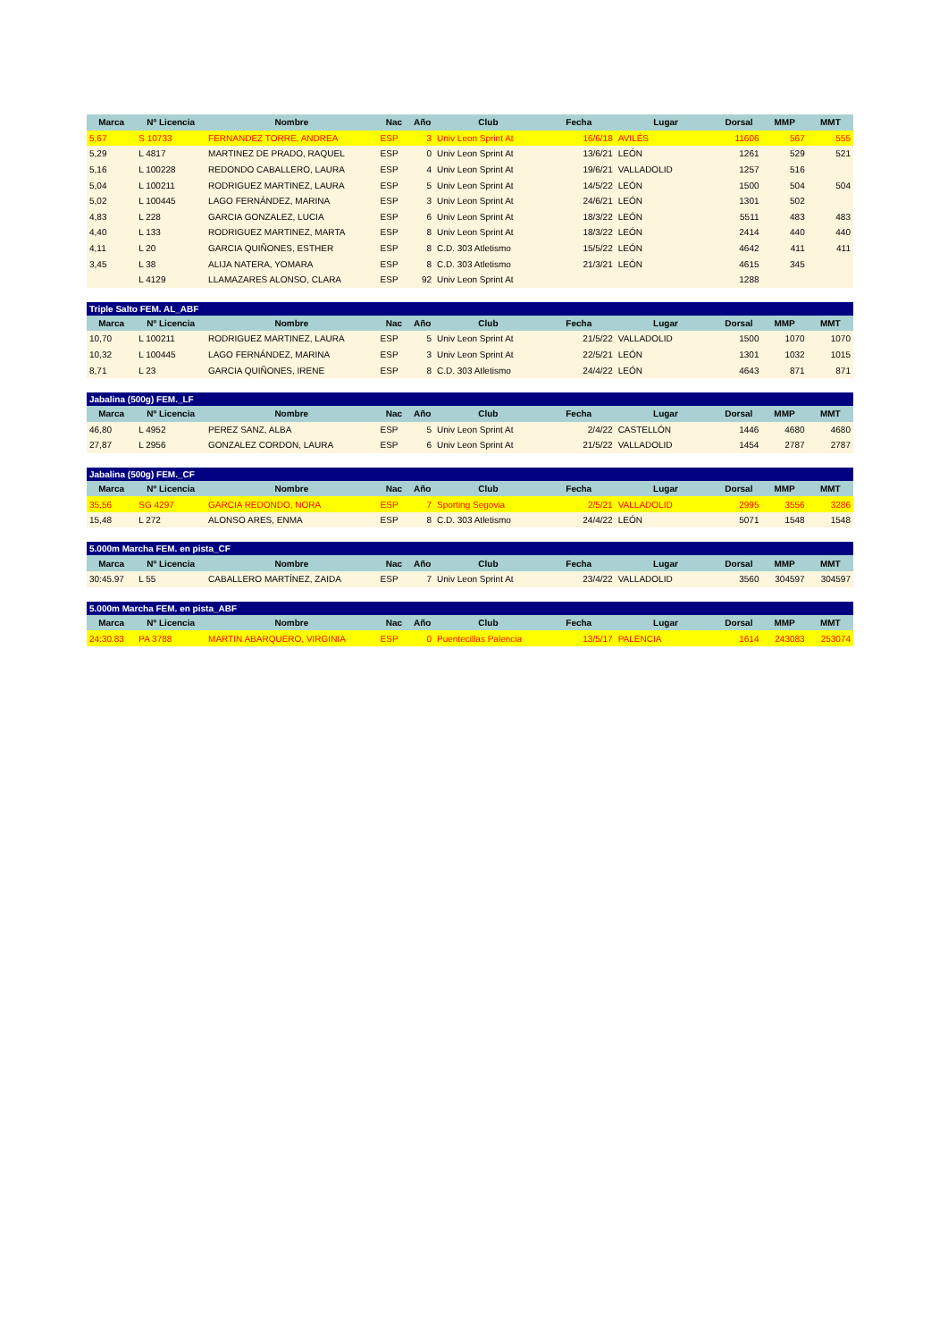| Marca | Nº Licencia | Nombre | Nac | Año | Club | Fecha | Lugar | Dorsal | MMP | MMT |
| --- | --- | --- | --- | --- | --- | --- | --- | --- | --- | --- |
| 5,67 | S 10733 | FERNANDEZ TORRE, ANDREA | ESP | 3 | Univ Leon Sprint At | 16/6/18 | AVILÉS | 11606 | 567 | 555 |
| 5,29 | L 4817 | MARTINEZ DE PRADO, RAQUEL | ESP | 0 | Univ Leon Sprint At | 13/6/21 | LEÓN | 1261 | 529 | 521 |
| 5,16 | L 100228 | REDONDO CABALLERO, LAURA | ESP | 4 | Univ Leon Sprint At | 19/6/21 | VALLADOLID | 1257 | 516 | |
| 5,04 | L 100211 | RODRIGUEZ MARTINEZ, LAURA | ESP | 5 | Univ Leon Sprint At | 14/5/22 | LEÓN | 1500 | 504 | 504 |
| 5,02 | L 100445 | LAGO FERNÁNDEZ, MARINA | ESP | 3 | Univ Leon Sprint At | 24/6/21 | LEÓN | 1301 | 502 | |
| 4,83 | L 228 | GARCIA GONZALEZ, LUCIA | ESP | 6 | Univ Leon Sprint At | 18/3/22 | LEÓN | 5511 | 483 | 483 |
| 4,40 | L 133 | RODRIGUEZ MARTINEZ, MARTA | ESP | 8 | Univ Leon Sprint At | 18/3/22 | LEÓN | 2414 | 440 | 440 |
| 4,11 | L 20 | GARCIA QUIÑONES, ESTHER | ESP | 8 | C.D. 303 Atletismo | 15/5/22 | LEÓN | 4642 | 411 | 411 |
| 3,45 | L 38 | ALIJA NATERA, YOMARA | ESP | 8 | C.D. 303 Atletismo | 21/3/21 | LEÓN | 4615 | 345 | |
| | L 4129 | LLAMAZARES ALONSO, CLARA | ESP | 92 | Univ Leon Sprint At | | | 1288 | | |
| Triple Salto FEM. AL_ABF | | | | | | | | | | |
| Marca | Nº Licencia | Nombre | Nac | Año | Club | Fecha | Lugar | Dorsal | MMP | MMT |
| 10,70 | L 100211 | RODRIGUEZ MARTINEZ, LAURA | ESP | 5 | Univ Leon Sprint At | 21/5/22 | VALLADOLID | 1500 | 1070 | 1070 |
| 10,32 | L 100445 | LAGO FERNÁNDEZ, MARINA | ESP | 3 | Univ Leon Sprint At | 22/5/21 | LEÓN | 1301 | 1032 | 1015 |
| 8,71 | L 23 | GARCIA QUIÑONES, IRENE | ESP | 8 | C.D. 303 Atletismo | 24/4/22 | LEÓN | 4643 | 871 | 871 |
| Jabalina (500g) FEM._LF | | | | | | | | | | |
| Marca | Nº Licencia | Nombre | Nac | Año | Club | Fecha | Lugar | Dorsal | MMP | MMT |
| 46,80 | L 4952 | PEREZ SANZ, ALBA | ESP | 5 | Univ Leon Sprint At | 2/4/22 | CASTELLÓN | 1446 | 4680 | 4680 |
| 27,87 | L 2956 | GONZALEZ CORDON, LAURA | ESP | 6 | Univ Leon Sprint At | 21/5/22 | VALLADOLID | 1454 | 2787 | 2787 |
| Jabalina (500g) FEM._CF | | | | | | | | | | |
| Marca | Nº Licencia | Nombre | Nac | Año | Club | Fecha | Lugar | Dorsal | MMP | MMT |
| 35,56 | SG 4297 | GARCIA REDONDO, NORA | ESP | 7 | Sporting Segovia | 2/5/21 | VALLADOLID | 2995 | 3556 | 3286 |
| 15,48 | L 272 | ALONSO ARES, ENMA | ESP | 8 | C.D. 303 Atletismo | 24/4/22 | LEÓN | 5071 | 1548 | 1548 |
| 5.000m Marcha FEM. en pista_CF | | | | | | | | | | |
| Marca | Nº Licencia | Nombre | Nac | Año | Club | Fecha | Lugar | Dorsal | MMP | MMT |
| 30:45.97 | L 55 | CABALLERO MARTÍNEZ, ZAIDA | ESP | 7 | Univ Leon Sprint At | 23/4/22 | VALLADOLID | 3560 | 304597 | 304597 |
| 5.000m Marcha FEM. en pista_ABF | | | | | | | | | | |
| Marca | Nº Licencia | Nombre | Nac | Año | Club | Fecha | Lugar | Dorsal | MMP | MMT |
| 24:30.83 | PA 3788 | MARTIN ABARQUERO, VIRGINIA | ESP | 0 | Puentecillas Palencia | 13/5/17 | PALENCIA | 1614 | 243083 | 253074 |